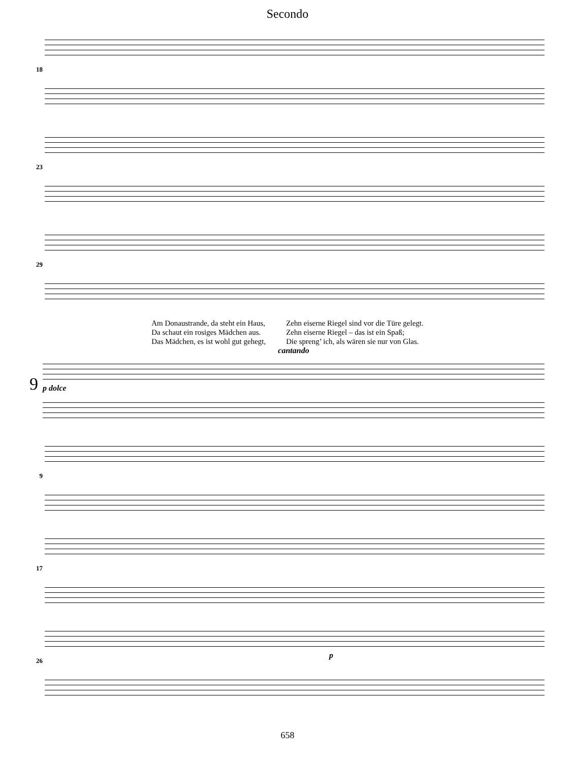Secondo
18
23
29
Am Donaustrande, da steht ein Haus,
Da schaut ein rosiges Mädchen aus.
Das Mädchen, es ist wohl gut gehegt,
Zehn eiserne Riegel sind vor die Türe gelegt.
Zehn eiserne Riegel – das ist ein Spaß;
Die spreng’ ich, als wären sie nur von Glas.
9
cantando
p dolce
9
17
26
p
658